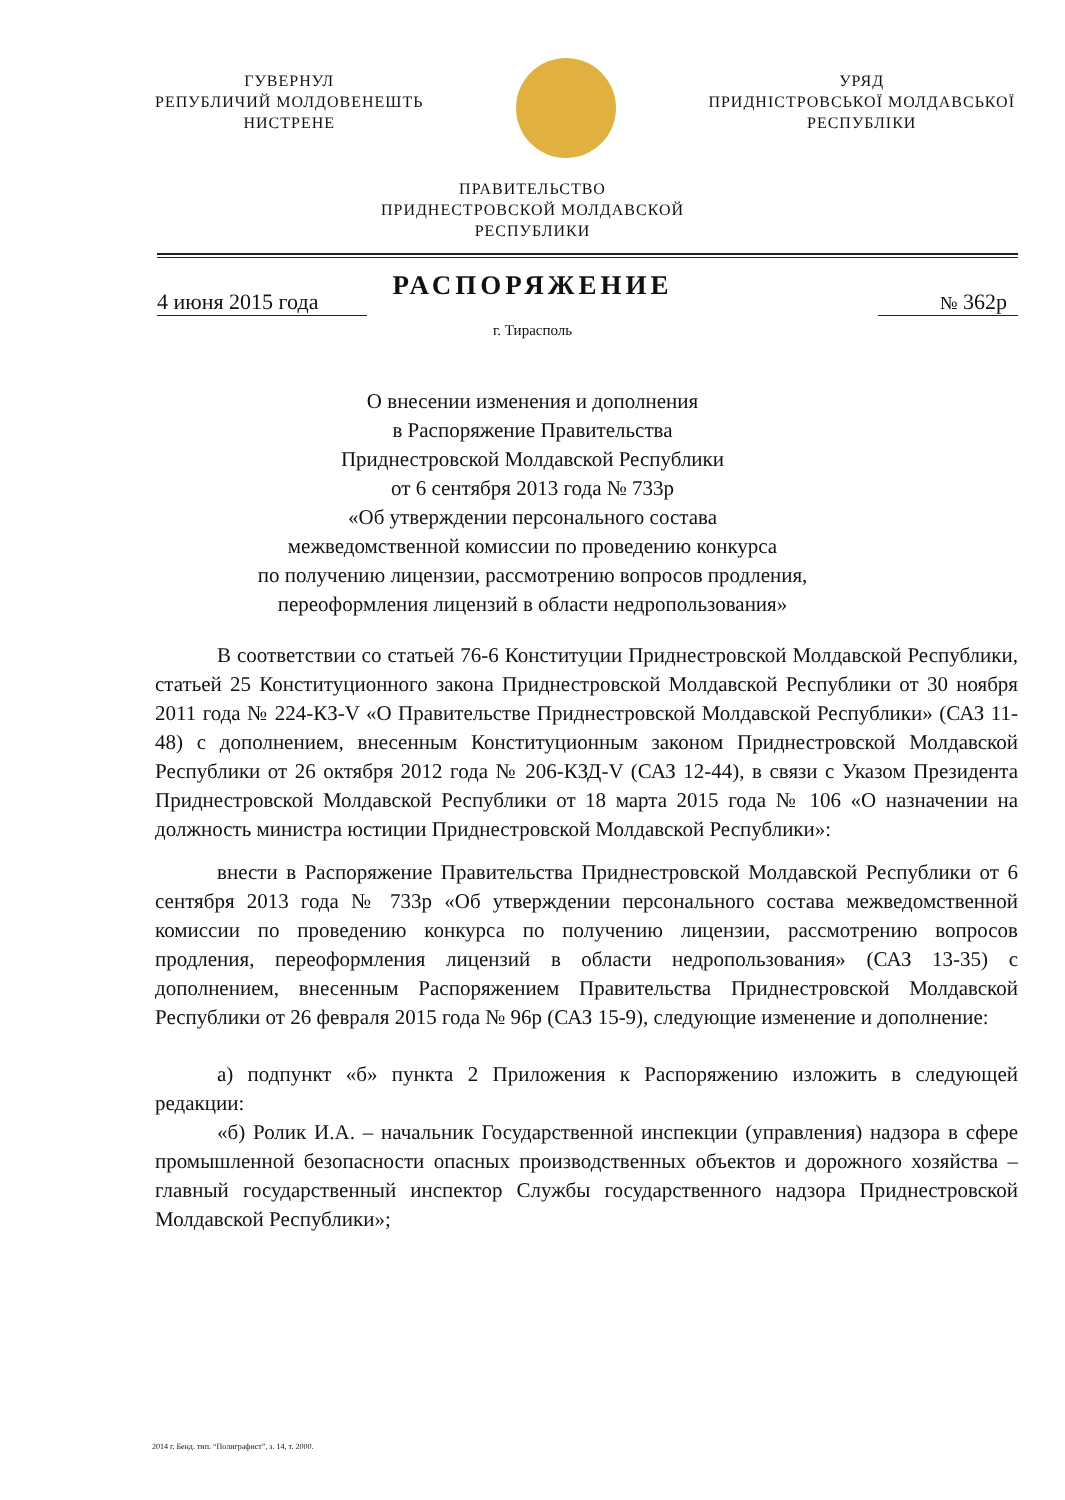ГУВЕРНУЛ
РЕПУБЛИЧИЙ МОЛДОВЕНЕШТЬ
НИСТРЕНЕ
УРЯД
ПРИДНІСТРОВСЬКОЇ МОЛДАВСЬКОЇ
РЕСПУБЛІКИ
ПРАВИТЕЛЬСТВО
ПРИДНЕСТРОВСКОЙ МОЛДАВСКОЙ
РЕСПУБЛИКИ
РАСПОРЯЖЕНИЕ
4 июня 2015 года № 362р
г. Тирасполь
О внесении изменения и дополнения
в Распоряжение Правительства
Приднестровской Молдавской Республики
от 6 сентября 2013 года № 733р
«Об утверждении персонального состава
межведомственной комиссии по проведению конкурса
по получению лицензии, рассмотрению вопросов продления,
переоформления лицензий в области недропользования»
В соответствии со статьей 76-6 Конституции Приднестровской Молдавской Республики, статьей 25 Конституционного закона Приднестровской Молдавской Республики от 30 ноября 2011 года № 224-КЗ-V «О Правительстве Приднестровской Молдавской Республики» (САЗ 11-48) с дополнением, внесенным Конституционным законом Приднестровской Молдавской Республики от 26 октября 2012 года № 206-КЗД-V (САЗ 12-44), в связи с Указом Президента Приднестровской Молдавской Республики от 18 марта 2015 года № 106 «О назначении на должность министра юстиции Приднестровской Молдавской Республики»:
внести в Распоряжение Правительства Приднестровской Молдавской Республики от 6 сентября 2013 года № 733р «Об утверждении персонального состава межведомственной комиссии по проведению конкурса по получению лицензии, рассмотрению вопросов продления, переоформления лицензий в области недропользования» (САЗ 13-35) с дополнением, внесенным Распоряжением Правительства Приднестровской Молдавской Республики от 26 февраля 2015 года № 96р (САЗ 15-9), следующие изменение и дополнение:
а) подпункт «б» пункта 2 Приложения к Распоряжению изложить в следующей редакции:
«б) Ролик И.А. – начальник Государственной инспекции (управления) надзора в сфере промышленной безопасности опасных производственных объектов и дорожного хозяйства – главный государственный инспектор Службы государственного надзора Приднестровской Молдавской Республики»;
2014 г. Бенд. тип. “Полиграфист”, з. 14, т. 2000.